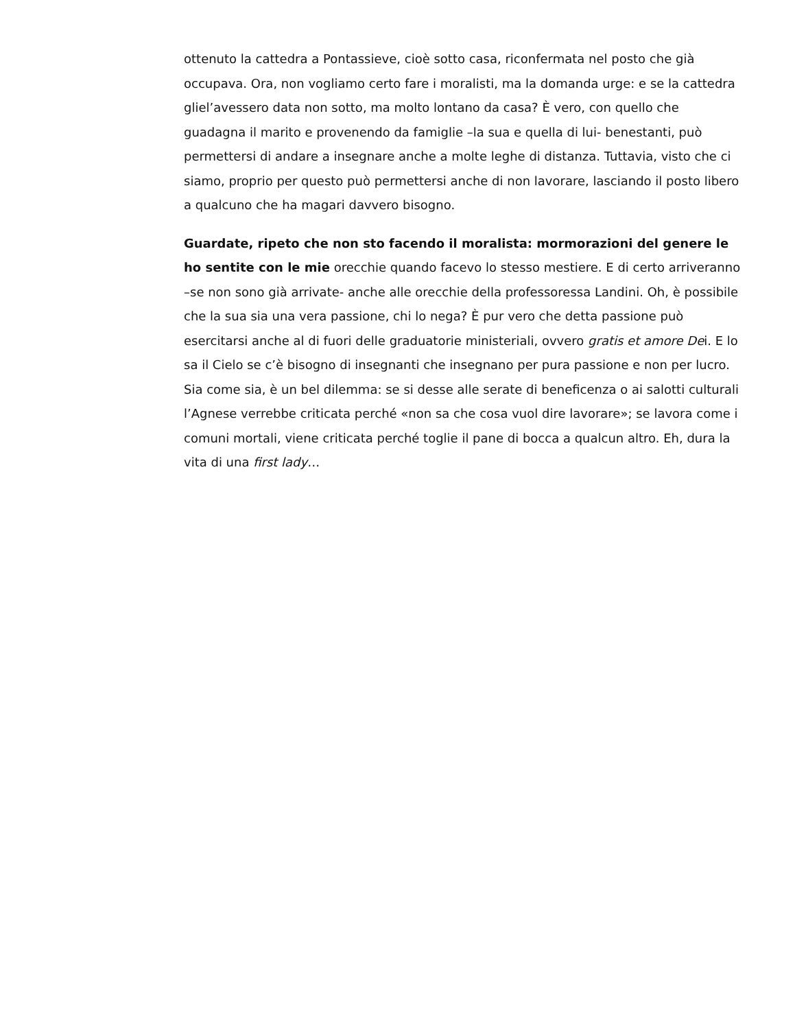ottenuto la cattedra a Pontassieve, cioè sotto casa, riconfermata nel posto che già occupava. Ora, non vogliamo certo fare i moralisti, ma la domanda urge: e se la cattedra gliel’avessero data non sotto, ma molto lontano da casa? È vero, con quello che guadagna il marito e provenendo da famiglie –la sua e quella di lui- benestanti, può permettersi di andare a insegnare anche a molte leghe di distanza. Tuttavia, visto che ci siamo, proprio per questo può permettersi anche di non lavorare, lasciando il posto libero a qualcuno che ha magari davvero bisogno.
Guardate, ripeto che non sto facendo il moralista: mormorazioni del genere le ho sentite con le mie orecchie quando facevo lo stesso mestiere. E di certo arriveranno –se non sono già arrivate- anche alle orecchie della professoressa Landini. Oh, è possibile che la sua sia una vera passione, chi lo nega? È pur vero che detta passione può esercitarsi anche al di fuori delle graduatorie ministeriali, ovvero gratis et amore Dei. E lo sa il Cielo se c’è bisogno di insegnanti che insegnano per pura passione e non per lucro. Sia come sia, è un bel dilemma: se si desse alle serate di beneficenza o ai salotti culturali l’Agnese verrebbe criticata perché «non sa che cosa vuol dire lavorare»; se lavora come i comuni mortali, viene criticata perché toglie il pane di bocca a qualcun altro. Eh, dura la vita di una first lady…